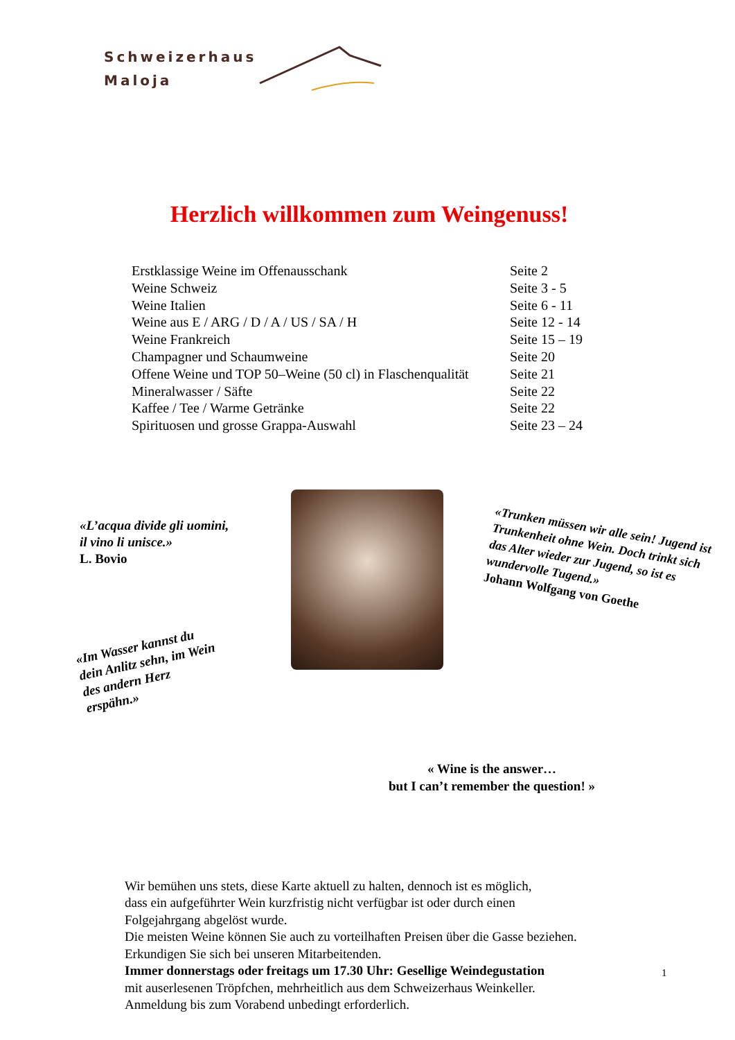Schweizerhaus
Maloja
Herzlich willkommen zum Weingenuss!
Erstklassige Weine im Offenausschank Seite 2
Weine Schweiz Seite 3 - 5
Weine Italien Seite 6 - 11
Weine aus E / ARG / D / A / US / SA / H Seite 12 - 14
Weine Frankreich Seite 15 – 19
Champagner und Schaumweine Seite 20
Offene Weine und TOP 50–Weine (50 cl) in Flaschenqualität Seite 21
Mineralwasser / Säfte Seite 22
Kaffee / Tee / Warme Getränke Seite 22
Spirituosen und grosse Grappa-Auswahl Seite 23 – 24
«L’acqua divide gli uomini,
il vino li unisce.»
L. Bovio
«Im Wasser kannst du dein Anlitz sehn, im Wein des andern Herz erspähn.»
«Trunken müssen wir alle sein! Jugend ist Trunkenheit ohne Wein. Doch trinkt sich das Alter wieder zur Jugend, so ist es wundervolle Tugend.»
Johann Wolfgang von Goethe
« Wine is the answer…
but I can’t remember the question! »
Wir bemühen uns stets, diese Karte aktuell zu halten, dennoch ist es möglich,
dass ein aufgeführter Wein kurzfristig nicht verfügbar ist oder durch einen
Folgejahrgang abgelöst wurde.
Die meisten Weine können Sie auch zu vorteilhaften Preisen über die Gasse beziehen.
Erkundigen Sie sich bei unseren Mitarbeitenden.
Immer donnerstags oder freitags um 17.30 Uhr: Gesellige Weindegustation
mit auserlesenen Tröpfchen, mehrheitlich aus dem Schweizerhaus Weinkeller.
Anmeldung bis zum Vorabend unbedingt erforderlich.
1